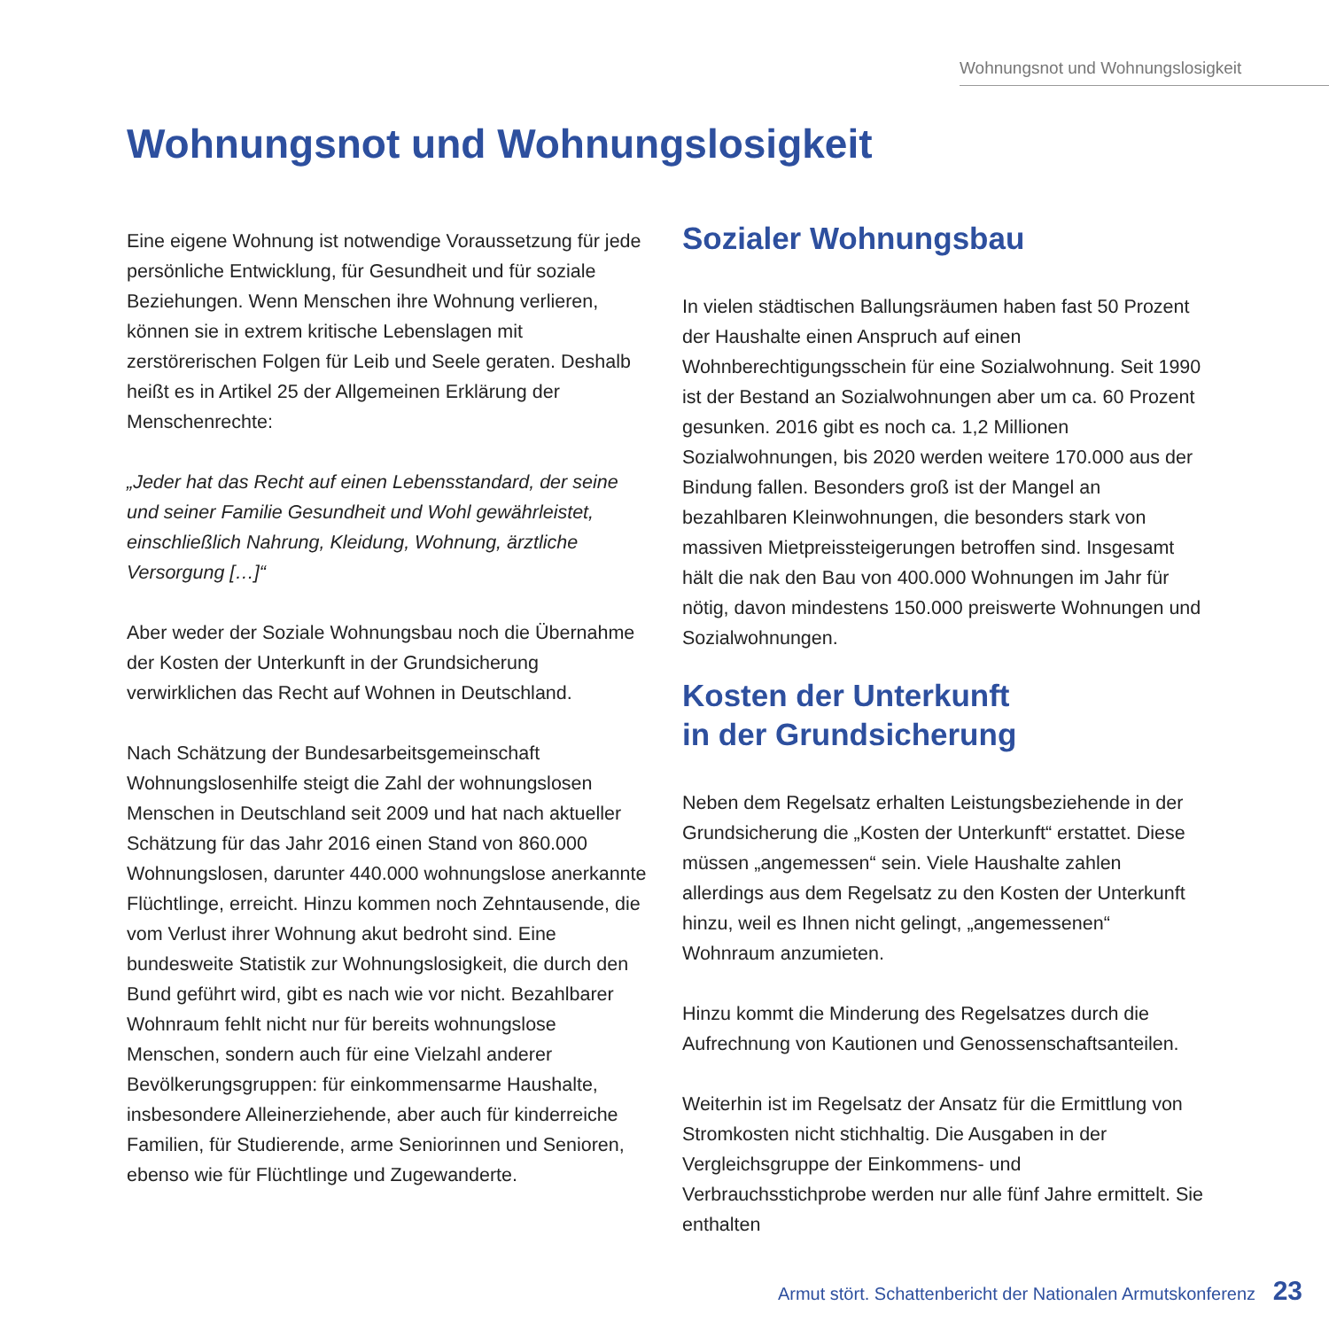Wohnungsnot und Wohnungslosigkeit
Wohnungsnot und Wohnungslosigkeit
Eine eigene Wohnung ist notwendige Voraussetzung für jede persönliche Entwicklung, für Gesundheit und für soziale Beziehungen. Wenn Menschen ihre Wohnung verlieren, können sie in extrem kritische Lebenslagen mit zerstörerischen Folgen für Leib und Seele geraten. Deshalb heißt es in Artikel 25 der Allgemeinen Erklärung der Menschenrechte:
„Jeder hat das Recht auf einen Lebensstandard, der seine und seiner Familie Gesundheit und Wohl gewährleistet, einschließlich Nahrung, Kleidung, Wohnung, ärztliche Versorgung […]“
Aber weder der Soziale Wohnungsbau noch die Übernahme der Kosten der Unterkunft in der Grundsicherung verwirklichen das Recht auf Wohnen in Deutschland.
Nach Schätzung der Bundesarbeitsgemeinschaft Wohnungslosenhilfe steigt die Zahl der wohnungslosen Menschen in Deutschland seit 2009 und hat nach aktueller Schätzung für das Jahr 2016 einen Stand von 860.000 Wohnungslosen, darunter 440.000 wohnungslose anerkannte Flüchtlinge, erreicht. Hinzu kommen noch Zehntausende, die vom Verlust ihrer Wohnung akut bedroht sind. Eine bundesweite Statistik zur Wohnungslosigkeit, die durch den Bund geführt wird, gibt es nach wie vor nicht. Bezahlbarer Wohnraum fehlt nicht nur für bereits wohnungslose Menschen, sondern auch für eine Vielzahl anderer Bevölkerungsgruppen: für einkommensarme Haushalte, insbesondere Alleinerziehende, aber auch für kinderreiche Familien, für Studierende, arme Seniorinnen und Senioren, ebenso wie für Flüchtlinge und Zugewanderte.
Sozialer Wohnungsbau
In vielen städtischen Ballungsräumen haben fast 50 Prozent der Haushalte einen Anspruch auf einen Wohnberechtigungsschein für eine Sozialwohnung. Seit 1990 ist der Bestand an Sozialwohnungen aber um ca. 60 Prozent gesunken. 2016 gibt es noch ca. 1,2 Millionen Sozialwohnungen, bis 2020 werden weitere 170.000 aus der Bindung fallen. Besonders groß ist der Mangel an bezahlbaren Kleinwohnungen, die besonders stark von massiven Mietpreissteigerungen betroffen sind. Insgesamt hält die nak den Bau von 400.000 Wohnungen im Jahr für nötig, davon mindestens 150.000 preiswerte Wohnungen und Sozialwohnungen.
Kosten der Unterkunft
in der Grundsicherung
Neben dem Regelsatz erhalten Leistungsbeziehende in der Grundsicherung die „Kosten der Unterkunft“ erstattet. Diese müssen „angemessen“ sein. Viele Haushalte zahlen allerdings aus dem Regelsatz zu den Kosten der Unterkunft hinzu, weil es Ihnen nicht gelingt, „angemessenen“ Wohnraum anzumieten.
Hinzu kommt die Minderung des Regelsatzes durch die Aufrechnung von Kautionen und Genossenschaftsanteilen.
Weiterhin ist im Regelsatz der Ansatz für die Ermittlung von Stromkosten nicht stichhaltig. Die Ausgaben in der Vergleichsgruppe der Einkommens- und Verbrauchsstichprobe werden nur alle fünf Jahre ermittelt. Sie enthalten
Armut stört. Schattenbericht der Nationalen Armutskonferenz 23